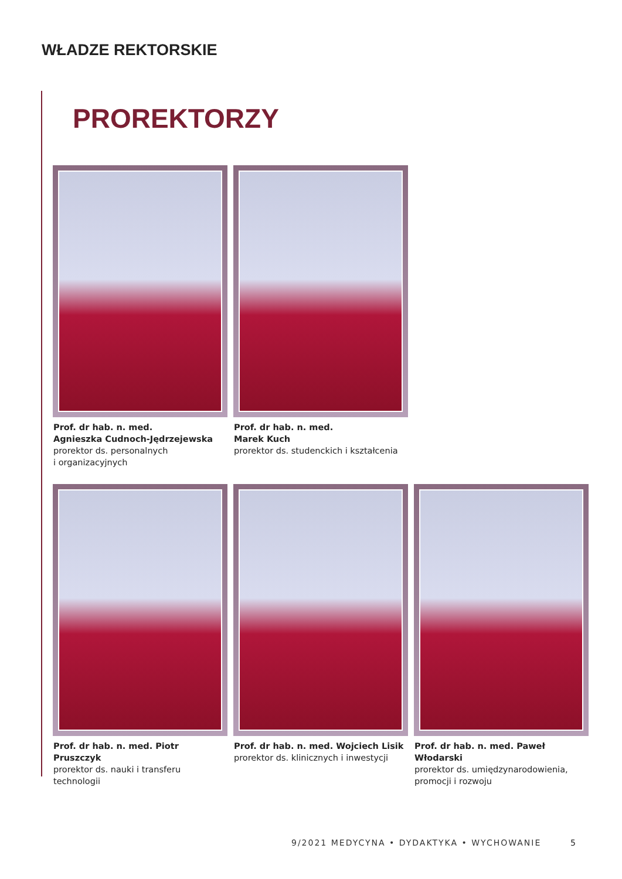WŁADZE REKTORSKIE
PROREKTORZY
Prof. dr hab. n. med.
Agnieszka Cudnoch-Jędrzejewska
prorektor ds. personalnych
i organizacyjnych
Prof. dr hab. n. med.
Marek Kuch
prorektor ds. studenckich i kształcenia
Prof. dr hab. n. med. Piotr Pruszczyk
prorektor ds. nauki i transferu technologii
Prof. dr hab. n. med. Wojciech Lisik
prorektor ds. klinicznych i inwestycji
Prof. dr hab. n. med. Paweł Włodarski
prorektor ds. umiędzynarodowienia,
promocji i rozwoju
9/2021 MEDYCYNA • DYDAKTYKA • WYCHOWANIE
5